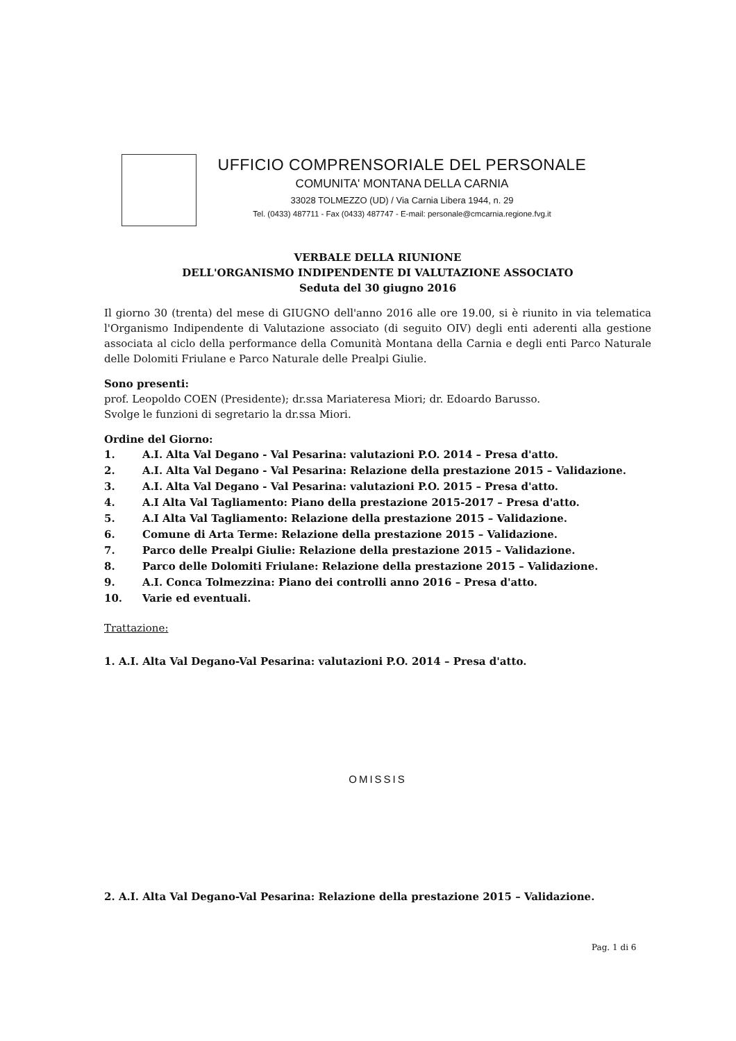UFFICIO COMPRENSORIALE DEL PERSONALE
COMUNITA' MONTANA DELLA CARNIA
33028 TOLMEZZO (UD) / Via Carnia Libera 1944, n. 29
Tel. (0433) 487711 - Fax (0433) 487747 - E-mail: personale@cmcarnia.regione.fvg.it
VERBALE DELLA RIUNIONE
DELL'ORGANISMO INDIPENDENTE DI VALUTAZIONE ASSOCIATO
Seduta del 30 giugno 2016
Il giorno 30 (trenta) del mese di GIUGNO dell'anno 2016 alle ore 19.00, si è riunito in via telematica l'Organismo Indipendente di Valutazione associato (di seguito OIV) degli enti aderenti alla gestione associata al ciclo della performance della Comunità Montana della Carnia e degli enti Parco Naturale delle Dolomiti Friulane e Parco Naturale delle Prealpi Giulie.
Sono presenti:
prof. Leopoldo COEN (Presidente); dr.ssa Mariateresa Miori; dr. Edoardo Barusso.
Svolge le funzioni di segretario la dr.ssa Miori.
Ordine del Giorno:
1. A.I. Alta Val Degano - Val Pesarina: valutazioni P.O. 2014 – Presa d'atto.
2. A.I. Alta Val Degano - Val Pesarina: Relazione della prestazione 2015 – Validazione.
3. A.I. Alta Val Degano - Val Pesarina: valutazioni P.O. 2015 – Presa d'atto.
4. A.I Alta Val Tagliamento: Piano della prestazione 2015-2017 – Presa d'atto.
5. A.I Alta Val Tagliamento: Relazione della prestazione 2015 – Validazione.
6. Comune di Arta Terme: Relazione della prestazione 2015 – Validazione.
7. Parco delle Prealpi Giulie: Relazione della prestazione 2015 – Validazione.
8. Parco delle Dolomiti Friulane: Relazione della prestazione 2015 – Validazione.
9. A.I. Conca Tolmezzina: Piano dei controlli anno 2016 – Presa d'atto.
10. Varie ed eventuali.
Trattazione:
1. A.I. Alta Val Degano-Val Pesarina: valutazioni P.O. 2014 – Presa d'atto.
OMISSIS
2. A.I. Alta Val Degano-Val Pesarina: Relazione della prestazione 2015 – Validazione.
Pag. 1 di 6